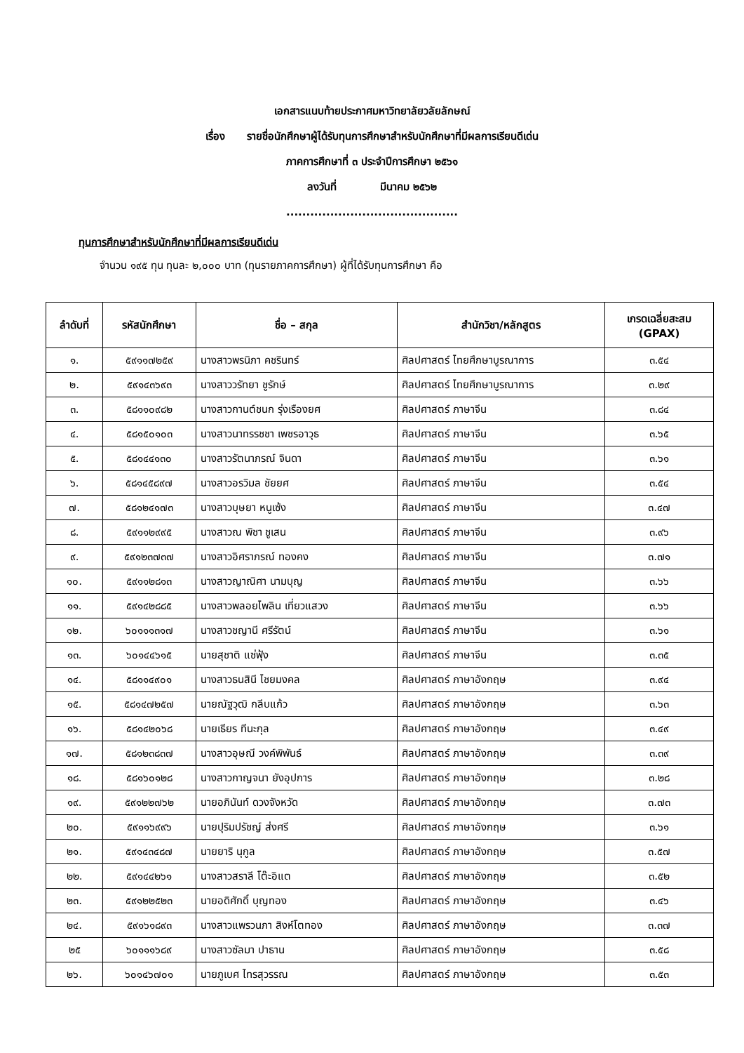เอกสารแนบท้ายประกาศมหาวิทยาลัยวลัยลักษณ์
เรื่อง รายชื่อนักศึกษาผู้ได้รับทุนการศึกษาสำหรับนักศึกษาที่มีผลการเรียนดีเด่น
ภาคการศึกษาที่ ๓ ประจำปีการศึกษา ๒๕๖๑
ลงวันที่ มีนาคม ๒๕๖๒
...........................................
ทุนการศึกษาสำหรับนักศึกษาที่มีผลการเรียนดีเด่น
จำนวน ๑๙๕ ทุน ทุนละ ๒,๐๐๐ บาท (ทุนรายภาคการศึกษา) ผู้ที่ได้รับทุนการศึกษา คือ
| ลำดับที่ | รหัสนักศึกษา | ชื่อ – สกุล | สำนักวิชา/หลักสูตร | เกรดเฉลี่ยสะสม (GPAX) |
| --- | --- | --- | --- | --- |
| ๑. | ๕๙๑๑๗๒๕๙ | นางสาวพรนิภา คชรินทร์ | ศิลปศาสตร์ ไทยศึกษาบูรณาการ | ๓.๕๔ |
| ๒. | ๕๙๑๔๓๖๙๓ | นางสาววรัทยา ชูรักษ์ | ศิลปศาสตร์ ไทยศึกษาบูรณาการ | ๓.๒๙ |
| ๓. | ๕๘๑๑๐๙๘๒ | นางสาวกานต์ชนก รุ่งเรืองยศ | ศิลปศาสตร์ ภาษาจีน | ๓.๘๔ |
| ๔. | ๕๘๑๕๐๑๐๓ | นางสาวนาทรรชชา เพชรอาวุธ | ศิลปศาสตร์ ภาษาจีน | ๓.๖๕ |
| ๕. | ๕๘๑๔๔๑๓๐ | นางสาวรัตนาภรณ์ จินดา | ศิลปศาสตร์ ภาษาจีน | ๓.๖๑ |
| ๖. | ๕๘๑๔๕๘๙๗ | นางสาวอรวิมล ชัยยศ | ศิลปศาสตร์ ภาษาจีน | ๓.๕๔ |
| ๗. | ๕๘๑๒๔๑๗๓ | นางสาวบุษยา หนูเซ้ง | ศิลปศาสตร์ ภาษาจีน | ๓.๔๗ |
| ๘. | ๕๙๑๑๒๙๙๕ | นางสาวณ พิชา ชูเสน | ศิลปศาสตร์ ภาษาจีน | ๓.๙๖ |
| ๙. | ๕๙๑๒๓๗๓๗ | นางสาวอิศราภรณ์ ทองคง | ศิลปศาสตร์ ภาษาจีน | ๓.๗๑ |
| ๑๐. | ๕๙๑๑๒๘๑๓ | นางสาวญาณิศา นามบุญ | ศิลปศาสตร์ ภาษาจีน | ๓.๖๖ |
| ๑๑. | ๕๙๑๔๒๘๘๕ | นางสาวพลอยไพลิน เที่ยวแสวง | ศิลปศาสตร์ ภาษาจีน | ๓.๖๖ |
| ๑๒. | ๖๐๑๑๑๓๑๗ | นางสาวชญานี ศรีรัตน์ | ศิลปศาสตร์ ภาษาจีน | ๓.๖๑ |
| ๑๓. | ๖๐๑๔๔๖๑๕ | นายสุชาติ แซ่ฟุ้ง | ศิลปศาสตร์ ภาษาจีน | ๓.๓๕ |
| ๑๔. | ๕๘๑๑๔๙๐๑ | นางสาวธนสินี ไชยมงคล | ศิลปศาสตร์ ภาษาอังกฤษ | ๓.๙๔ |
| ๑๕. | ๕๘๑๔๗๒๕๗ | นายณัฐวุฒิ กลีบแก้ว | ศิลปศาสตร์ ภาษาอังกฤษ | ๓.๖๓ |
| ๑๖. | ๕๘๑๔๒๐๖๘ | นายเธียร ทีนะกุล | ศิลปศาสตร์ ภาษาอังกฤษ | ๓.๔๙ |
| ๑๗. | ๕๘๑๒๓๘๓๗ | นางสาวอุษณี วงค์พิพันธ์ | ศิลปศาสตร์ ภาษาอังกฤษ | ๓.๓๙ |
| ๑๘. | ๕๘๑๖๐๑๒๘ | นางสาวกาญจนา ยังอุปการ | ศิลปศาสตร์ ภาษาอังกฤษ | ๓.๒๘ |
| ๑๙. | ๕๙๑๒๒๗๖๒ | นายอภินันท์ ดวงจังหวัด | ศิลปศาสตร์ ภาษาอังกฤษ | ๓.๗๓ |
| ๒๐. | ๕๙๑๑๖๙๙๖ | นายปุริมปรัชญ์ ส่งศรี | ศิลปศาสตร์ ภาษาอังกฤษ | ๓.๖๑ |
| ๒๑. | ๕๙๑๔๓๔๘๗ | นายยาริ นุกูล | ศิลปศาสตร์ ภาษาอังกฤษ | ๓.๕๗ |
| ๒๒. | ๕๙๑๔๔๒๖๑ | นางสาวสราลี โต๊ะอิแต | ศิลปศาสตร์ ภาษาอังกฤษ | ๓.๕๒ |
| ๒๓. | ๕๙๑๒๒๕๒๓ | นายอดิศักดิ์ บุญทอง | ศิลปศาสตร์ ภาษาอังกฤษ | ๓.๔๖ |
| ๒๔. | ๕๙๑๖๑๘๙๓ | นางสาวแพรวนภา สิงห์โตทอง | ศิลปศาสตร์ ภาษาอังกฤษ | ๓.๓๗ |
| ๒๕ | ๖๐๑๑๑๖๘๙ | นางสาวซัลมา ปาธาน | ศิลปศาสตร์ ภาษาอังกฤษ | ๓.๕๘ |
| ๒๖. | ๖๐๑๔๖๗๐๑ | นายภูเบศ ไทรสุวรรณ | ศิลปศาสตร์ ภาษาอังกฤษ | ๓.๕๓ |